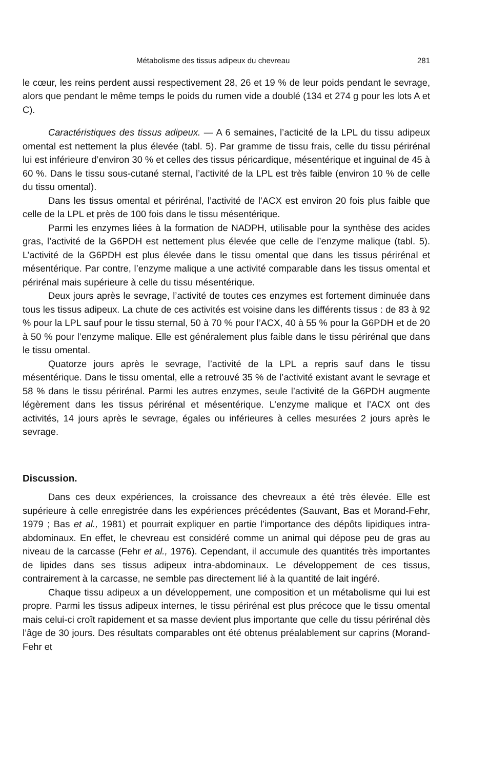Métabolisme des tissus adipeux du chevreau 281
le cœur, les reins perdent aussi respectivement 28, 26 et 19 % de leur poids pendant le sevrage, alors que pendant le même temps le poids du rumen vide a doublé (134 et 274 g pour les lots A et C).
Caractéristiques des tissus adipeux. — A 6 semaines, l’acticité de la LPL du tissu adipeux omental est nettement la plus élevée (tabl. 5). Par gramme de tissu frais, celle du tissu périrénal lui est inférieure d’environ 30 % et celles des tissus péricardique, mésentérique et inguinal de 45 à 60 %. Dans le tissu sous-cutané sternal, l’activité de la LPL est très faible (environ 10 % de celle du tissu omental).
Dans les tissus omental et périrénal, l’activité de l’ACX est environ 20 fois plus faible que celle de la LPL et près de 100 fois dans le tissu mésentérique.
Parmi les enzymes liées à la formation de NADPH, utilisable pour la synthèse des acides gras, l’activité de la G6PDH est nettement plus élevée que celle de l’enzyme malique (tabl. 5). L’activité de la G6PDH est plus élevée dans le tissu omental que dans les tissus périrénal et mésentérique. Par contre, l’enzyme malique a une activité comparable dans les tissus omental et périrénal mais supérieure à celle du tissu mésentérique.
Deux jours après le sevrage, l’activité de toutes ces enzymes est fortement diminuée dans tous les tissus adipeux. La chute de ces activités est voisine dans les différents tissus : de 83 à 92 % pour la LPL sauf pour le tissu sternal, 50 à 70 % pour l’ACX, 40 à 55 % pour la G6PDH et de 20 à 50 % pour l’enzyme malique. Elle est généralement plus faible dans le tissu périrénal que dans le tissu omental.
Quatorze jours après le sevrage, l’activité de la LPL a repris sauf dans le tissu mésentérique. Dans le tissu omental, elle a retrouvé 35 % de l’activité existant avant le sevrage et 58 % dans le tissu périrénal. Parmi les autres enzymes, seule l’activité de la G6PDH augmente légèrement dans les tissus périrénal et mésentérique. L’enzyme malique et l’ACX ont des activités, 14 jours après le sevrage, égales ou inférieures à celles mesurées 2 jours après le sevrage.
Discussion.
Dans ces deux expériences, la croissance des chevreaux a été très élevée. Elle est supérieure à celle enregistrée dans les expériences précédentes (Sauvant, Bas et Morand-Fehr, 1979 ; Bas et al., 1981) et pourrait expliquer en partie l’importance des dépôts lipidiques intra-abdominaux. En effet, le chevreau est considéré comme un animal qui dépose peu de gras au niveau de la carcasse (Fehr et al., 1976). Cependant, il accumule des quantités très importantes de lipides dans ses tissus adipeux intra-abdominaux. Le développement de ces tissus, contrairement à la carcasse, ne semble pas directement lié à la quantité de lait ingéré.
Chaque tissu adipeux a un développement, une composition et un métabolisme qui lui est propre. Parmi les tissus adipeux internes, le tissu périrénal est plus précoce que le tissu omental mais celui-ci croît rapidement et sa masse devient plus importante que celle du tissu périrénal dès l’âge de 30 jours. Des résultats comparables ont été obtenus préalablement sur caprins (Morand-Fehr et